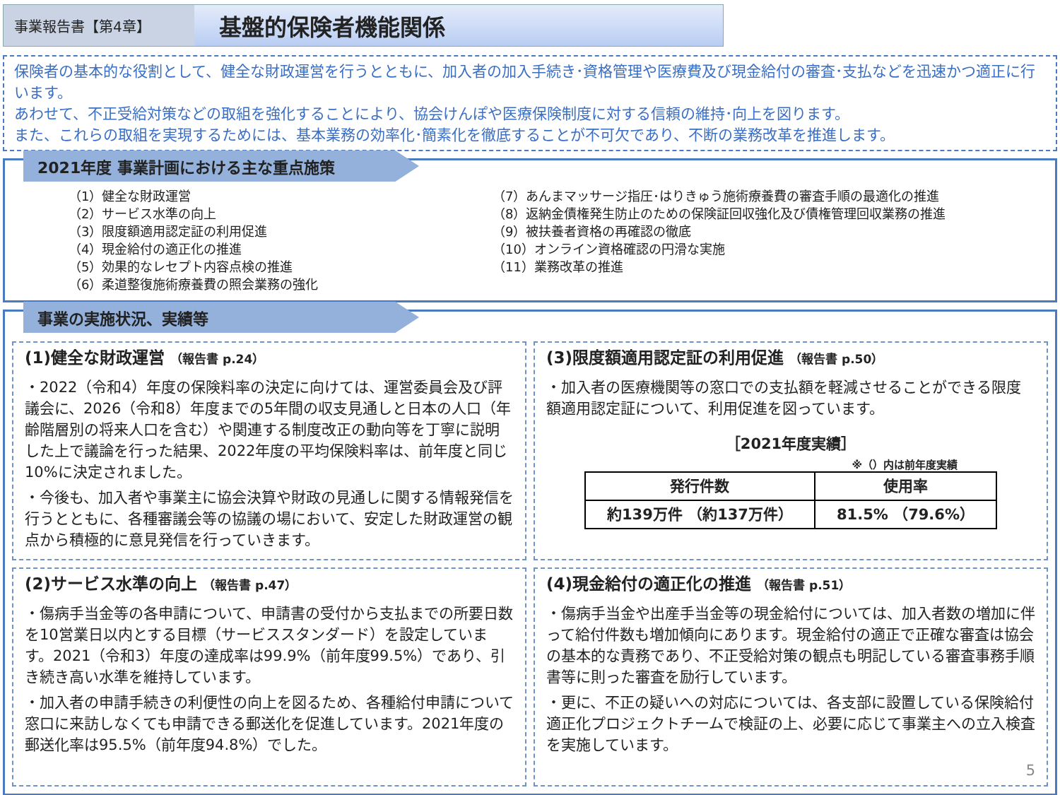事業報告書【第4章】
基盤的保険者機能関係
保険者の基本的な役割として、健全な財政運営を行うとともに、加入者の加入手続き･資格管理や医療費及び現金給付の審査･支払などを迅速かつ適正に行います。
あわせて、不正受給対策などの取組を強化することにより、協会けんぽや医療保険制度に対する信頼の維持･向上を図ります。
また、これらの取組を実現するためには、基本業務の効率化･簡素化を徹底することが不可欠であり、不断の業務改革を推進します。
2021年度 事業計画における主な重点施策
（1）健全な財政運営
（2）サービス水準の向上
（3）限度額適用認定証の利用促進
（4）現金給付の適正化の推進
（5）効果的なレセプト内容点検の推進
（6）柔道整復施術療養費の照会業務の強化
（7）あんまマッサージ指圧･はりきゅう施術療養費の審査手順の最適化の推進
（8）返納金債権発生防止のための保険証回収強化及び債権管理回収業務の推進
（9）被扶養者資格の再確認の徹底
（10）オンライン資格確認の円滑な実施
（11）業務改革の推進
事業の実施状況、実績等
(1)健全な財政運営 （報告書 p.24）
・2022（令和4）年度の保険料率の決定に向けては、運営委員会及び評議会に、2026（令和8）年度までの5年間の収支見通しと日本の人口（年齢階層別の将来人口を含む）や関連する制度改正の動向等を丁寧に説明した上で議論を行った結果、2022年度の平均保険料率は、前年度と同じ10%に決定されました。
・今後も、加入者や事業主に協会決算や財政の見通しに関する情報発信を行うとともに、各種審議会等の協議の場において、安定した財政運営の観点から積極的に意見発信を行っていきます。
(3)限度額適用認定証の利用促進 （報告書 p.50）
・加入者の医療機関等の窓口での支払額を軽減させることができる限度額適用認定証について、利用促進を図っています。
［2021年度実績］
※（）内は前年度実績
| 発行件数 | 使用率 |
| --- | --- |
| 約139万件 （約137万件） | 81.5% （79.6%） |
(2)サービス水準の向上 （報告書 p.47）
・傷病手当金等の各申請について、申請書の受付から支払までの所要日数を10営業日以内とする目標（サービススタンダード）を設定しています。2021（令和3）年度の達成率は99.9%（前年度99.5%）であり、引き続き高い水準を維持しています。
・加入者の申請手続きの利便性の向上を図るため、各種給付申請について窓口に来訪しなくても申請できる郵送化を促進しています。2021年度の郵送化率は95.5%（前年度94.8%）でした。
(4)現金給付の適正化の推進 （報告書 p.51）
・傷病手当金や出産手当金等の現金給付については、加入者数の増加に伴って給付件数も増加傾向にあります。現金給付の適正で正確な審査は協会の基本的な責務であり、不正受給対策の観点も明記している審査事務手順書等に則った審査を励行しています。
・更に、不正の疑いへの対応については、各支部に設置している保険給付適正化プロジェクトチームで検証の上、必要に応じて事業主への立入検査を実施しています。
5